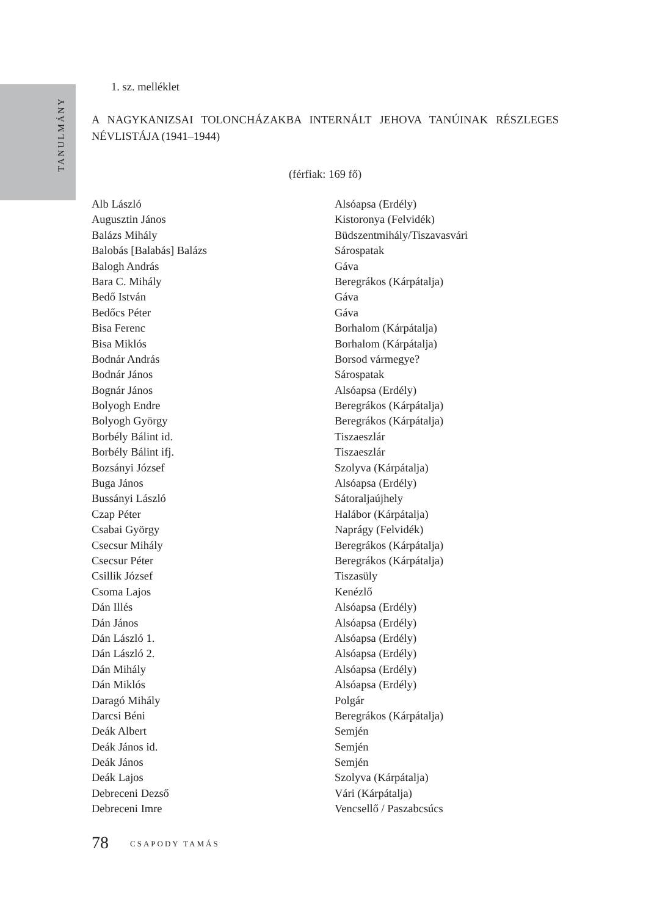TANULMÁNY
1. sz. melléklet
A NAGYKANIZSAI TOLONCHÁZAKBA INTERNÁLT JEHOVA TANÚINAK RÉSZLEGES NÉVLISTÁJA (1941–1944)
(férfiak: 169 fő)
| Alb László | Alsóapsa (Erdély) |
| Augusztin János | Kistoronya (Felvidék) |
| Balázs Mihály | Büdszentmihály/Tiszavasvári |
| Balobás [Balabás] Balázs | Sárospatak |
| Balogh András | Gáva |
| Bara C. Mihály | Beregrákos (Kárpátalja) |
| Bedő István | Gáva |
| Bedőcs Péter | Gáva |
| Bisa Ferenc | Borhalom (Kárpátalja) |
| Bisa Miklós | Borhalom (Kárpátalja) |
| Bodnár András | Borsod vármegye? |
| Bodnár János | Sárospatak |
| Bognár János | Alsóapsa (Erdély) |
| Bolyogh Endre | Beregrákos (Kárpátalja) |
| Bolyogh György | Beregrákos (Kárpátalja) |
| Borbély Bálint id. | Tiszaeszlár |
| Borbély Bálint ifj. | Tiszaeszlár |
| Bozsányi József | Szolyva (Kárpátalja) |
| Buga János | Alsóapsa (Erdély) |
| Bussányi László | Sátoraljaújhely |
| Czap Péter | Halábor (Kárpátalja) |
| Csabai György | Naprágy (Felvidék) |
| Csecsur Mihály | Beregrákos (Kárpátalja) |
| Csecsur Péter | Beregrákos (Kárpátalja) |
| Csillik József | Tiszasüly |
| Csoma Lajos | Kenézlő |
| Dán Illés | Alsóapsa (Erdély) |
| Dán János | Alsóapsa (Erdély) |
| Dán László 1. | Alsóapsa (Erdély) |
| Dán László 2. | Alsóapsa (Erdély) |
| Dán Mihály | Alsóapsa (Erdély) |
| Dán Miklós | Alsóapsa (Erdély) |
| Daragó Mihály | Polgár |
| Darcsi Béni | Beregrákos (Kárpátalja) |
| Deák Albert | Semjén |
| Deák János id. | Semjén |
| Deák János | Semjén |
| Deák Lajos | Szolyva (Kárpátalja) |
| Debreceni Dezső | Vári (Kárpátalja) |
| Debreceni Imre | Vencsellő / Paszabcsúcs |
78 CSAPODY TAMÁS